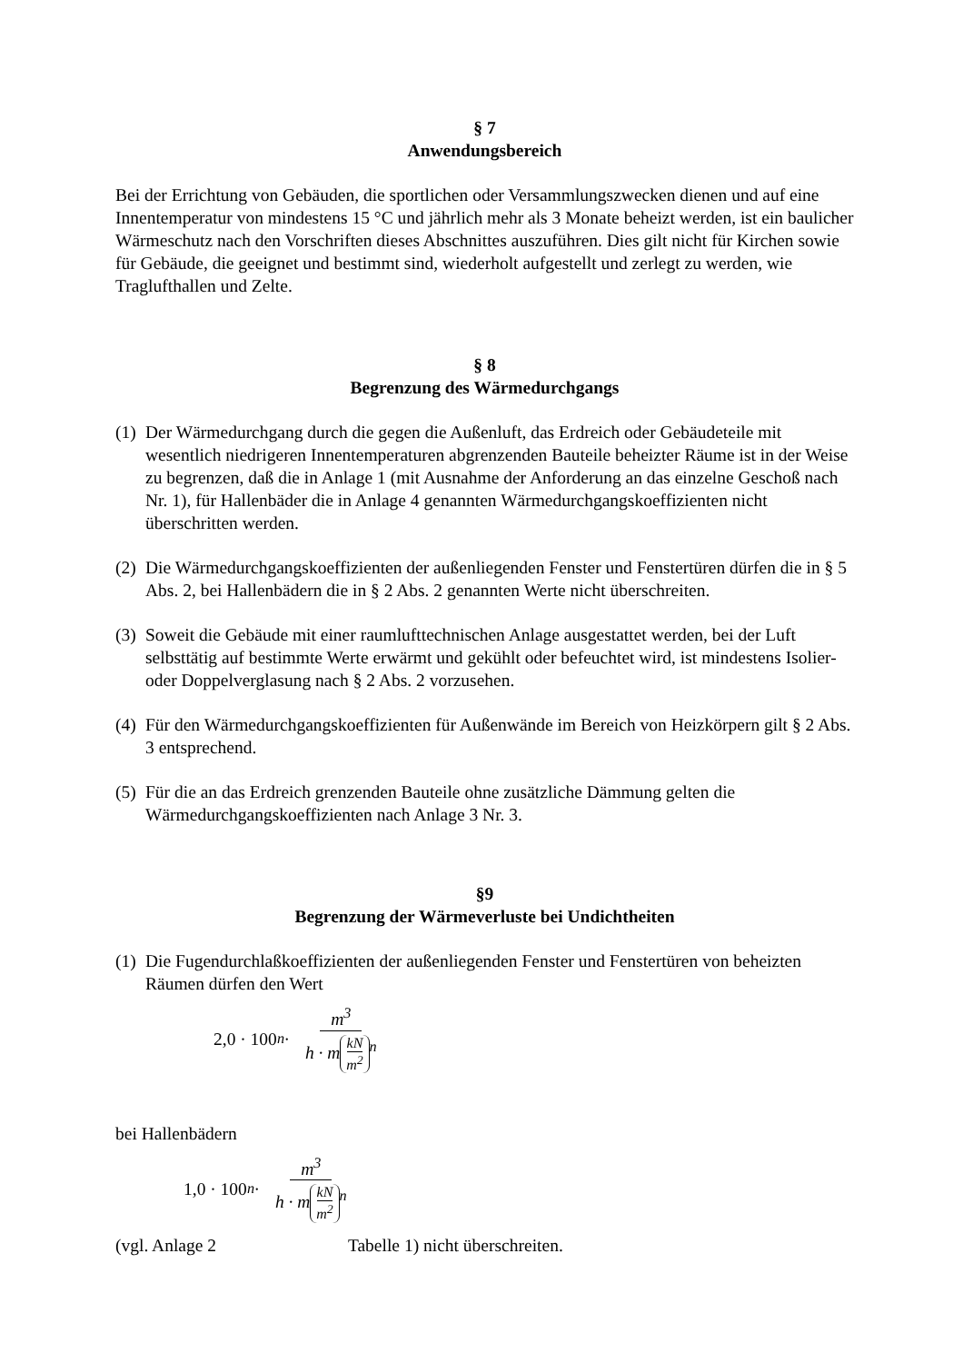§ 7
Anwendungsbereich
Bei der Errichtung von Gebäuden, die sportlichen oder Versammlungszwecken dienen und auf eine Innentemperatur von mindestens 15 °C und jährlich mehr als 3 Monate beheizt werden, ist ein baulicher Wärmeschutz nach den Vorschriften dieses Abschnittes auszuführen. Dies gilt nicht für Kirchen sowie für Gebäude, die geeignet und bestimmt sind, wiederholt aufgestellt und zerlegt zu werden, wie Traglufthallen und Zelte.
§ 8
Begrenzung des Wärmedurchgangs
(1)
Der Wärmedurchgang durch die gegen die Außenluft, das Erdreich oder Gebäudeteile mit wesentlich niedrigeren Innentemperaturen abgrenzenden Bauteile beheizter Räume ist in der Weise zu begrenzen, daß die in Anlage 1 (mit Ausnahme der Anforderung an das einzelne Geschoß nach Nr. 1), für Hallenbäder die in Anlage 4 genannten Wärmedurchgangskoeffizienten nicht überschritten werden.
(2)
Die Wärmedurchgangskoeffizienten der außenliegenden Fenster und Fenstertüren dürfen die in § 5 Abs. 2, bei Hallenbädern die in § 2 Abs. 2 genannten Werte nicht überschreiten.
(3)
Soweit die Gebäude mit einer raumlufttechnischen Anlage ausgestattet werden, bei der Luft selbsttätig auf bestimmte Werte erwärmt und gekühlt oder befeuchtet wird, ist mindestens Isolier- oder Doppelverglasung nach § 2 Abs. 2 vorzusehen.
(4)
Für den Wärmedurchgangskoeffizienten für Außenwände im Bereich von Heizkörpern gilt § 2 Abs. 3 entsprechend.
(5)
Für die an das Erdreich grenzenden Bauteile ohne zusätzliche Dämmung gelten die Wärmedurchgangskoeffizienten nach Anlage 3 Nr. 3.
§9
Begrenzung der Wärmeverluste bei Undichtheiten
(1)
Die Fugendurchlaßkoeffizienten der außenliegenden Fenster und Fenstertüren von beheizten Räumen dürfen den Wert
2,0 · 100<sup>n</sup> · m<sup>3</sup> h · m kN m<sup>2</sup><sup>n</sup>
bei Hallenbädern
1,0 · 100<sup>n</sup> · m<sup>3</sup> h · m kN m<sup>2</sup><sup>n</sup>
(vgl. Anlage 2 Tabelle 1) nicht überschreiten.